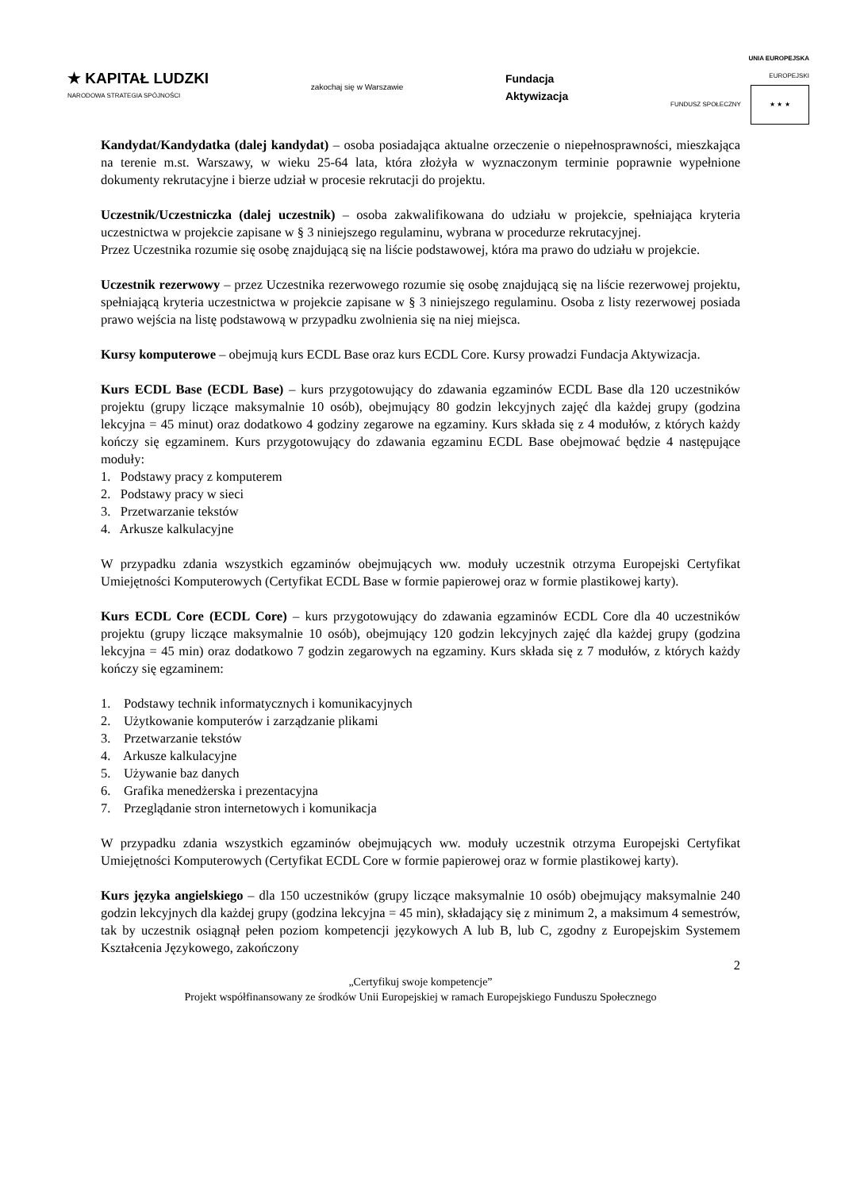★ KAPITAŁ LUDZKI
NARODOWA STRATEGIA SPÓJNOŚCI
zakochaj się w Warszawie
Fundacja
Aktywizacja
UNIA EUROPEJSKA
EUROPEJSKI
FUNDUSZ SPOŁECZNY ★ ★ ★
Kandydat/Kandydatka (dalej kandydat) – osoba posiadająca aktualne orzeczenie o niepełnosprawności, mieszkająca na terenie m.st. Warszawy, w wieku 25-64 lata, która złożyła w wyznaczonym terminie poprawnie wypełnione dokumenty rekrutacyjne i bierze udział w procesie rekrutacji do projektu.
Uczestnik/Uczestniczka (dalej uczestnik) – osoba zakwalifikowana do udziału w projekcie, spełniająca kryteria uczestnictwa w projekcie zapisane w § 3 niniejszego regulaminu, wybrana w procedurze rekrutacyjnej.
Przez Uczestnika rozumie się osobę znajdującą się na liście podstawowej, która ma prawo do udziału w projekcie.
Uczestnik rezerwowy – przez Uczestnika rezerwowego rozumie się osobę znajdującą się na liście rezerwowej projektu, spełniającą kryteria uczestnictwa w projekcie zapisane w § 3 niniejszego regulaminu. Osoba z listy rezerwowej posiada prawo wejścia na listę podstawową w przypadku zwolnienia się na niej miejsca.
Kursy komputerowe – obejmują kurs ECDL Base oraz kurs ECDL Core. Kursy prowadzi Fundacja Aktywizacja.
Kurs ECDL Base (ECDL Base) – kurs przygotowujący do zdawania egzaminów ECDL Base dla 120 uczestników projektu (grupy liczące maksymalnie 10 osób), obejmujący 80 godzin lekcyjnych zajęć dla każdej grupy (godzina lekcyjna = 45 minut) oraz dodatkowo 4 godziny zegarowe na egzaminy. Kurs składa się z 4 modułów, z których każdy kończy się egzaminem. Kurs przygotowujący do zdawania egzaminu ECDL Base obejmować będzie 4 następujące moduły:
1. Podstawy pracy z komputerem
2. Podstawy pracy w sieci
3. Przetwarzanie tekstów
4. Arkusze kalkulacyjne
W przypadku zdania wszystkich egzaminów obejmujących ww. moduły uczestnik otrzyma Europejski Certyfikat Umiejętności Komputerowych (Certyfikat ECDL Base w formie papierowej oraz w formie plastikowej karty).
Kurs ECDL Core (ECDL Core) – kurs przygotowujący do zdawania egzaminów ECDL Core dla 40 uczestników projektu (grupy liczące maksymalnie 10 osób), obejmujący 120 godzin lekcyjnych zajęć dla każdej grupy (godzina lekcyjna = 45 min) oraz dodatkowo 7 godzin zegarowych na egzaminy. Kurs składa się z 7 modułów, z których każdy kończy się egzaminem:
1. Podstawy technik informatycznych i komunikacyjnych
2. Użytkowanie komputerów i zarządzanie plikami
3. Przetwarzanie tekstów
4. Arkusze kalkulacyjne
5. Używanie baz danych
6. Grafika menedżerska i prezentacyjna
7. Przeglądanie stron internetowych i komunikacja
W przypadku zdania wszystkich egzaminów obejmujących ww. moduły uczestnik otrzyma Europejski Certyfikat Umiejętności Komputerowych (Certyfikat ECDL Core w formie papierowej oraz w formie plastikowej karty).
Kurs języka angielskiego – dla 150 uczestników (grupy liczące maksymalnie 10 osób) obejmujący maksymalnie 240 godzin lekcyjnych dla każdej grupy (godzina lekcyjna = 45 min), składający się z minimum 2, a maksimum 4 semestrów, tak by uczestnik osiągnął pełen poziom kompetencji językowych A lub B, lub C, zgodny z Europejskim Systemem Kształcenia Językowego, zakończony
2
„Certyfikuj swoje kompetencje”
Projekt współfinansowany ze środków Unii Europejskiej w ramach Europejskiego Funduszu Społecznego